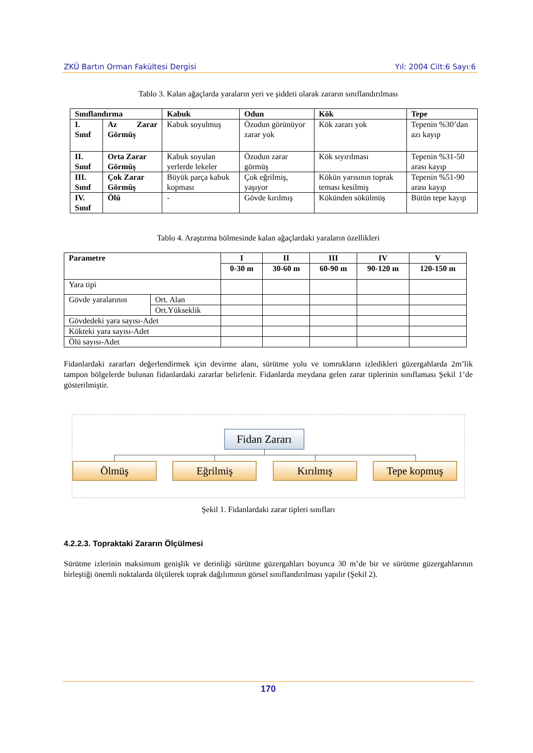ZKÜ Bartın Orman Fakültesi Dergisi Yıl: 2004 Cilt:6 Sayı:6
Tablo 3. Kalan ağaçlarda yaraların yeri ve şiddeti olarak zararın sınıflandırılması
| Sınıflandırma | | Kabuk | Odun | Kök | Tepe |
| --- | --- | --- | --- | --- | --- |
| I. Sınıf | Az Zarar Görmüş | Kabuk soyulmuş | Özodun görünüyor zarar yok | Kök zararı yok | Tepenin %30’dan azı kayıp |
| II. Sınıf | Orta Zarar Görmüş | Kabuk soyulan yerlerde lekeler | Özodun zarar görmüş | Kök sıyırılması | Tepenin %31-50 arası kayıp |
| III. Sınıf | Çok Zarar Görmüş | Büyük parça kabuk kopması | Çok eğrilmiş, yaşıyor | Kökün yarısının toprak teması kesilmiş | Tepenin %51-90 arası kayıp |
| IV. Sınıf | Ölü | - | Gövde kırılmış | Kökünden sökülmüş | Bütün tepe kayıp |
Tablo 4. Araştırma bölmesinde kalan ağaçlardaki yaraların özellikleri
| Parametre | | I | II | III | IV | V |
| --- | --- | --- | --- | --- | --- | --- |
| | | 0-30 m | 30-60 m | 60-90 m | 90-120 m | 120-150 m |
| Yara tipi | | | | | | |
| Gövde yaralarının | Ort. Alan | | | | | |
| | Ort.Yükseklik | | | | | |
| Gövdedeki yara sayısı-Adet | | | | | | |
| Kökteki yara sayısı-Adet | | | | | | |
| Ölü sayısı-Adet | | | | | | |
Fidanlardaki zararları değerlendirmek için devirme alanı, sürütme yolu ve tomrukların izledikleri güzergahlarda 2m’lik tampon bölgelerde bulunan fidanlardaki zararlar belirlenir. Fidanlarda meydana gelen zarar tiplerinin sınıflaması Şekil 1’de gösterilmiştir.
Fidan Zararı
Ölmüş Eğrilmiş Kırılmış Tepe kopmuş
Şekil 1. Fidanlardaki zarar tipleri sınıfları
4.2.2.3. Topraktaki Zararın Ölçülmesi
Sürütme izlerinin maksimum genişlik ve derinliği sürütme güzergahları boyunca 30 m’de bir ve sürütme güzergahlarının birleştiği önemli noktalarda ölçülerek toprak dağılımının görsel sınıflandırılması yapılır (Şekil 2).
170